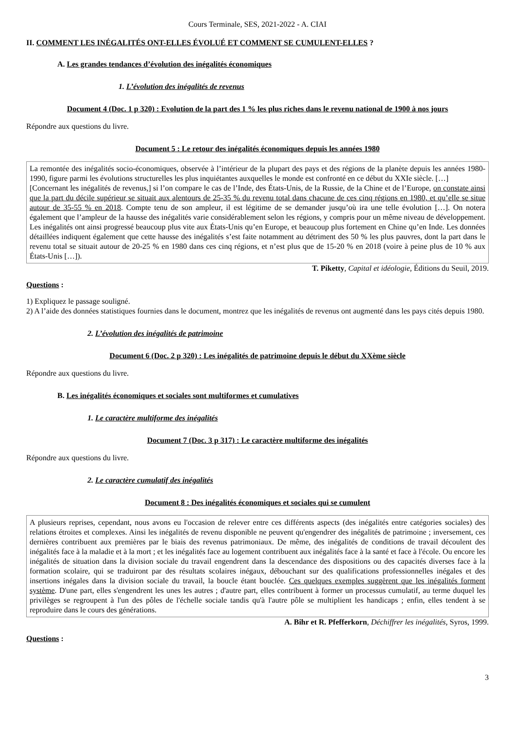Cours Terminale, SES, 2021-2022 - A. CIAI
II. COMMENT LES INÉGALITÉS ONT-ELLES ÉVOLUÉ ET COMMENT SE CUMULENT-ELLES ?
A. Les grandes tendances d’évolution des inégalités économiques
1. L’évolution des inégalités de revenus
Document 4 (Doc. 1 p 320) : Evolution de la part des 1 % les plus riches dans le revenu national de 1900 à nos jours
Répondre aux questions du livre.
Document 5 : Le retour des inégalités économiques depuis les années 1980
La remontée des inégalités socio-économiques, observée à l’intérieur de la plupart des pays et des régions de la planète depuis les années 1980-1990, figure parmi les évolutions structurelles les plus inquiétantes auxquelles le monde est confronté en ce début du XXIe siècle. […]
[Concernant les inégalités de revenus,] si l’on compare le cas de l’Inde, des États-Unis, de la Russie, de la Chine et de l’Europe, on constate ainsi que la part du décile supérieur se situait aux alentours de 25-35 % du revenu total dans chacune de ces cinq régions en 1980, et qu’elle se situe autour de 35-55 % en 2018. Compte tenu de son ampleur, il est légitime de se demander jusqu’où ira une telle évolution […]. On notera également que l’ampleur de la hausse des inégalités varie considérablement selon les régions, y compris pour un même niveau de développement. Les inégalités ont ainsi progressé beaucoup plus vite aux États-Unis qu’en Europe, et beaucoup plus fortement en Chine qu’en Inde. Les données détaillées indiquent également que cette hausse des inégalités s’est faite notamment au détriment des 50 % les plus pauvres, dont la part dans le revenu total se situait autour de 20-25 % en 1980 dans ces cinq régions, et n’est plus que de 15-20 % en 2018 (voire à peine plus de 10 % aux États-Unis […]).
T. Piketty, Capital et idéologie, Éditions du Seuil, 2019.
Questions :
1) Expliquez le passage souligné.
2) A l’aide des données statistiques fournies dans le document, montrez que les inégalités de revenus ont augmenté dans les pays cités depuis 1980.
2. L’évolution des inégalités de patrimoine
Document 6 (Doc. 2 p 320) : Les inégalités de patrimoine depuis le début du XXème siècle
Répondre aux questions du livre.
B. Les inégalités économiques et sociales sont multiformes et cumulatives
1. Le caractère multiforme des inégalités
Document 7 (Doc. 3 p 317) : Le caractère multiforme des inégalités
Répondre aux questions du livre.
2. Le caractère cumulatif des inégalités
Document 8 : Des inégalités économiques et sociales qui se cumulent
A plusieurs reprises, cependant, nous avons eu l'occasion de relever entre ces différents aspects (des inégalités entre catégories sociales) des relations étroites et complexes. Ainsi les inégalités de revenu disponible ne peuvent qu'engendrer des inégalités de patrimoine ; inversement, ces dernières contribuent aux premières par le biais des revenus patrimoniaux. De même, des inégalités de conditions de travail découlent des inégalités face à la maladie et à la mort ; et les inégalités face au logement contribuent aux inégalités face à la santé et face à l'école. Ou encore les inégalités de situation dans la division sociale du travail engendrent dans la descendance des dispositions ou des capacités diverses face à la formation scolaire, qui se traduiront par des résultats scolaires inégaux, débouchant sur des qualifications professionnelles inégales et des insertions inégales dans la division sociale du travail, la boucle étant bouclée. Ces quelques exemples suggèrent que les inégalités forment système. D'une part, elles s'engendrent les unes les autres ; d'autre part, elles contribuent à former un processus cumulatif, au terme duquel les privilèges se regroupent à l'un des pôles de l'échelle sociale tandis qu'à l'autre pôle se multiplient les handicaps ; enfin, elles tendent à se reproduire dans le cours des générations.
A. Bihr et R. Pfefferkorn, Déchiffrer les inégalités, Syros, 1999.
Questions :
3